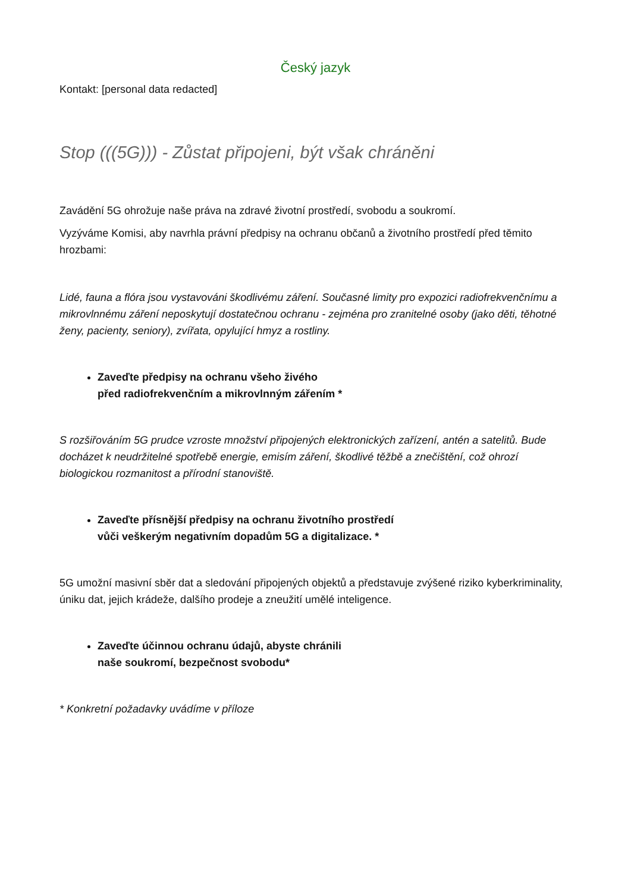Český jazyk
Kontakt: [personal data redacted]
Stop (((5G))) - Zůstat připojeni, být však chráněni
Zavádění 5G ohrožuje naše práva na zdravé životní prostředí, svobodu a soukromí.
Vyzýváme Komisi, aby navrhla právní předpisy na ochranu občanů a životního prostředí před těmito hrozbami:
Lidé, fauna a flóra jsou vystavováni škodlivému záření. Současné limity pro expozici radiofrekvenčnímu a mikrovlnnému záření neposkytují dostatečnou ochranu - zejména pro zranitelné osoby (jako děti, těhotné ženy, pacienty, seniory), zvířata, opylující hmyz a rostliny.
Zaveďte předpisy na ochranu všeho živého
před radiofrekvenčním a mikrovlnným zářením *
S rozšiřováním 5G prudce vzroste množství připojených elektronických zařízení, antén a satelitů. Bude docházet k neudržitelné spotřebě energie, emisím záření, škodlivé těžbě a znečištění, což ohrozí biologickou rozmanitost a přírodní stanoviště.
Zaveďte přísnější předpisy na ochranu životního prostředí
vůči veškerým negativním dopadům 5G a digitalizace. *
5G umožní masivní sběr dat a sledování připojených objektů a představuje zvýšené riziko kyberkriminality, úniku dat, jejich krádeže, dalšího prodeje a zneužití umělé inteligence.
Zaveďte účinnou ochranu údajů, abyste chránili
naše soukromí, bezpečnost svobodu*
* Konkretní požadavky uvádíme v příloze